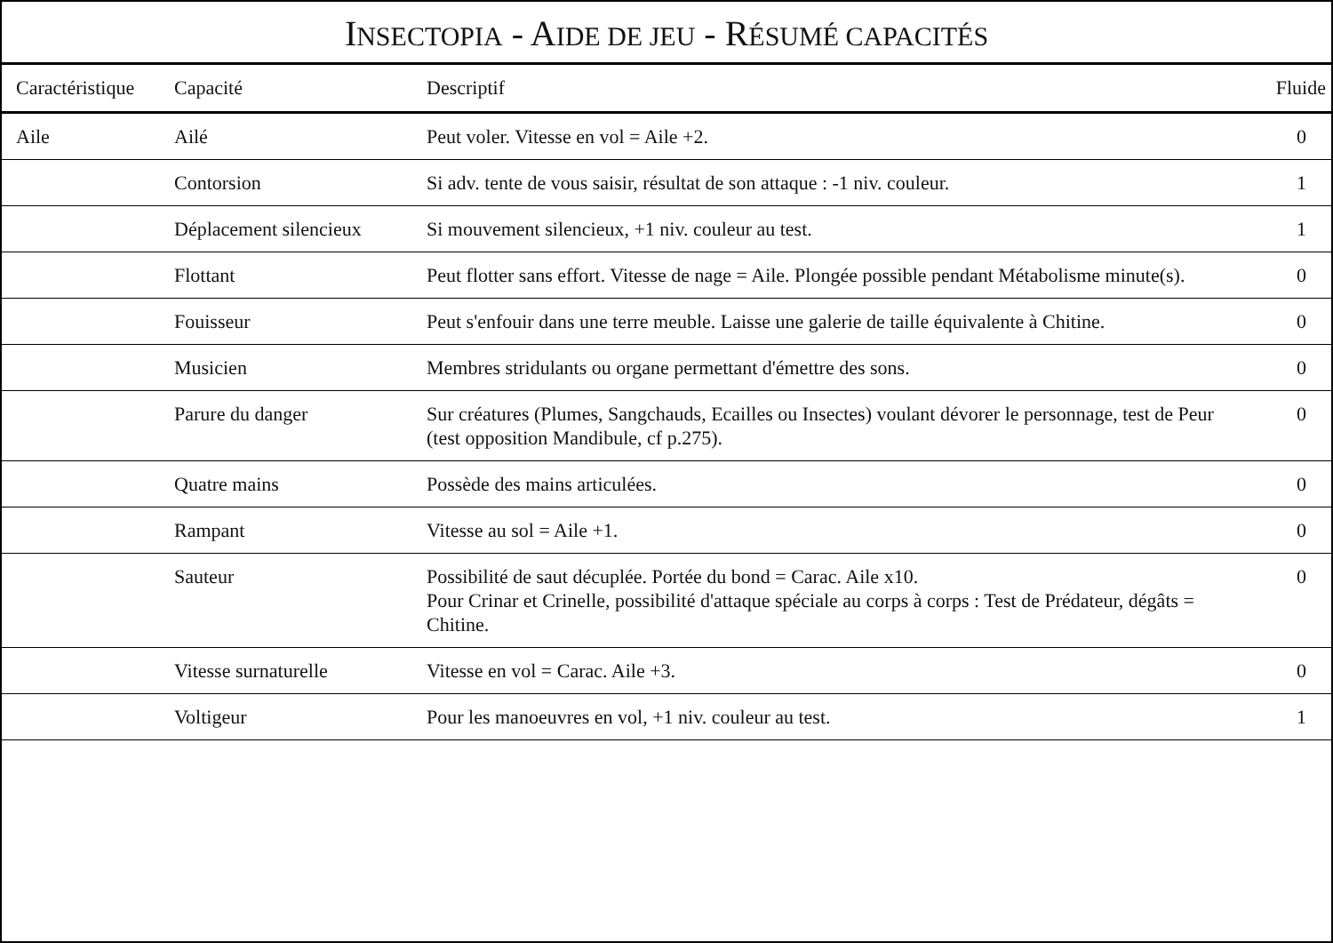INSECTOPIA - AIDE DE JEU - RÉSUMÉ CAPACITÉS
| Caractéristique | Capacité | Descriptif | Fluide |
| --- | --- | --- | --- |
| Aile | Ailé | Peut voler. Vitesse en vol = Aile +2. | 0 |
| | Contorsion | Si adv. tente de vous saisir, résultat de son attaque : -1 niv. couleur. | 1 |
| | Déplacement silencieux | Si mouvement silencieux, +1 niv. couleur au test. | 1 |
| | Flottant | Peut flotter sans effort. Vitesse de nage = Aile. Plongée possible pendant Métabolisme minute(s). | 0 |
| | Fouisseur | Peut s'enfouir dans une terre meuble. Laisse une galerie de taille équivalente à Chitine. | 0 |
| | Musicien | Membres stridulants ou organe permettant d'émettre des sons. | 0 |
| | Parure du danger | Sur créatures (Plumes, Sangchauds, Ecailles ou Insectes) voulant dévorer le personnage, test de Peur (test opposition Mandibule, cf p.275). | 0 |
| | Quatre mains | Possède des mains articulées. | 0 |
| | Rampant | Vitesse au sol = Aile +1. | 0 |
| | Sauteur | Possibilité de saut décuplée. Portée du bond = Carac. Aile x10. Pour Crinar et Crinelle, possibilité d'attaque spéciale au corps à corps : Test de Prédateur, dégâts = Chitine. | 0 |
| | Vitesse surnaturelle | Vitesse en vol = Carac. Aile +3. | 0 |
| | Voltigeur | Pour les manoeuvres en vol, +1 niv. couleur au test. | 1 |